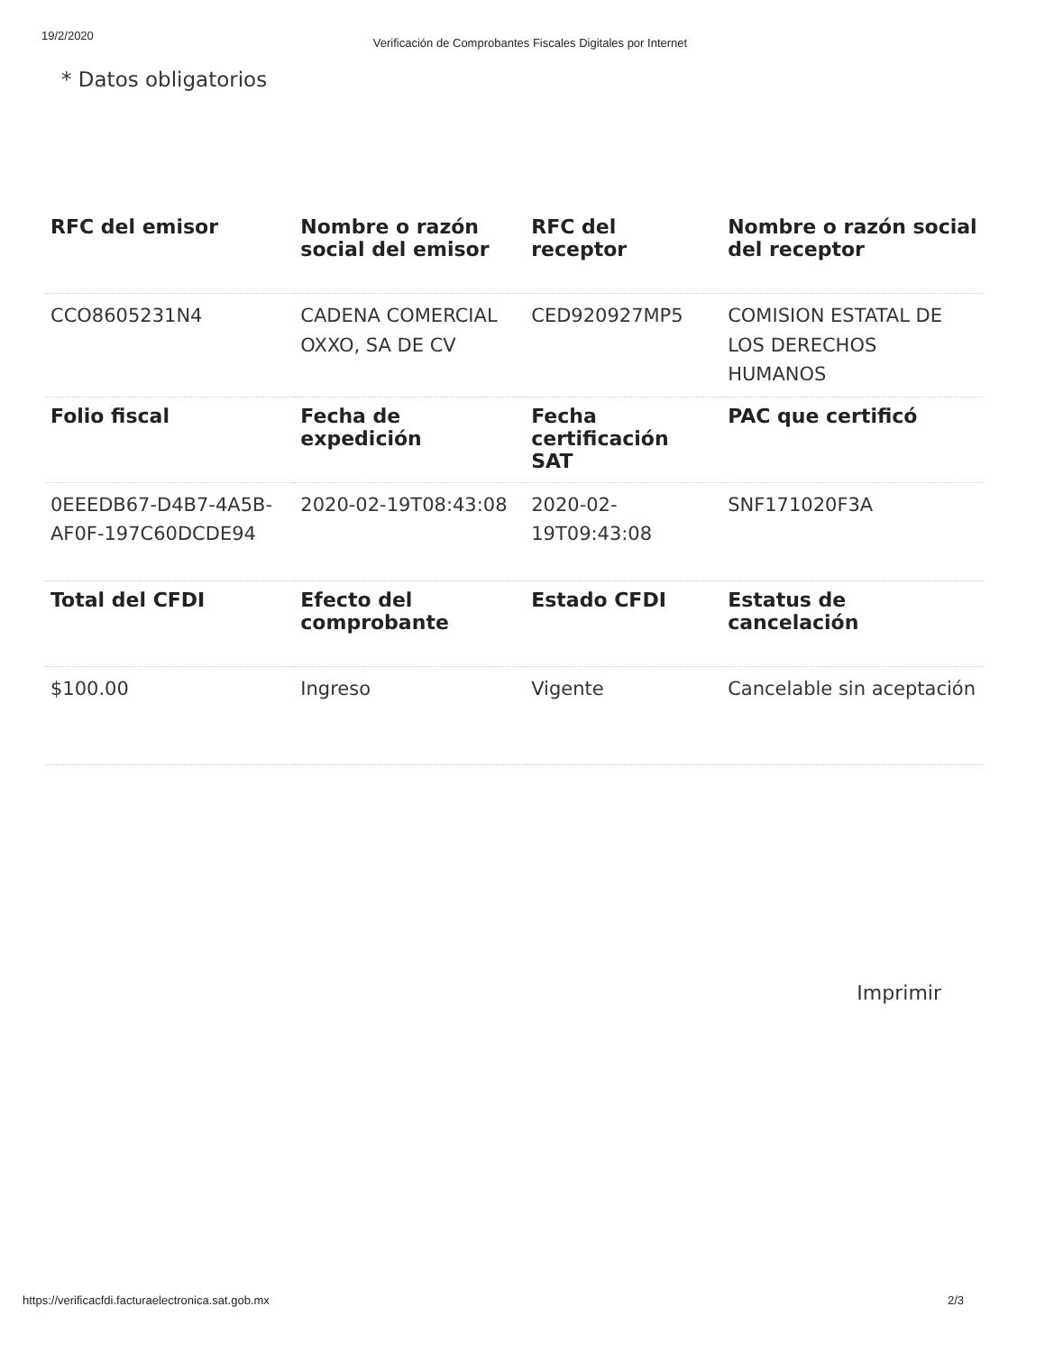19/2/2020 Verificación de Comprobantes Fiscales Digitales por Internet
* Datos obligatorios
| RFC del emisor | Nombre o razón social del emisor | RFC del receptor | Nombre o razón social del receptor |
| --- | --- | --- | --- |
| CCO8605231N4 | CADENA COMERCIAL OXXO, SA DE CV | CED920927MP5 | COMISION ESTATAL DE LOS DERECHOS HUMANOS |
| Folio fiscal | Fecha de expedición | Fecha certificación SAT | PAC que certificó |
| 0EEEDB67-D4B7-4A5B-AF0F-197C60DCDE94 | 2020-02-19T08:43:08 | 2020-02-19T09:43:08 | SNF171020F3A |
| Total del CFDI | Efecto del comprobante | Estado CFDI | Estatus de cancelación |
| $100.00 | Ingreso | Vigente | Cancelable sin aceptación |
Imprimir
https://verificacfdi.facturaelectronica.sat.gob.mx 2/3